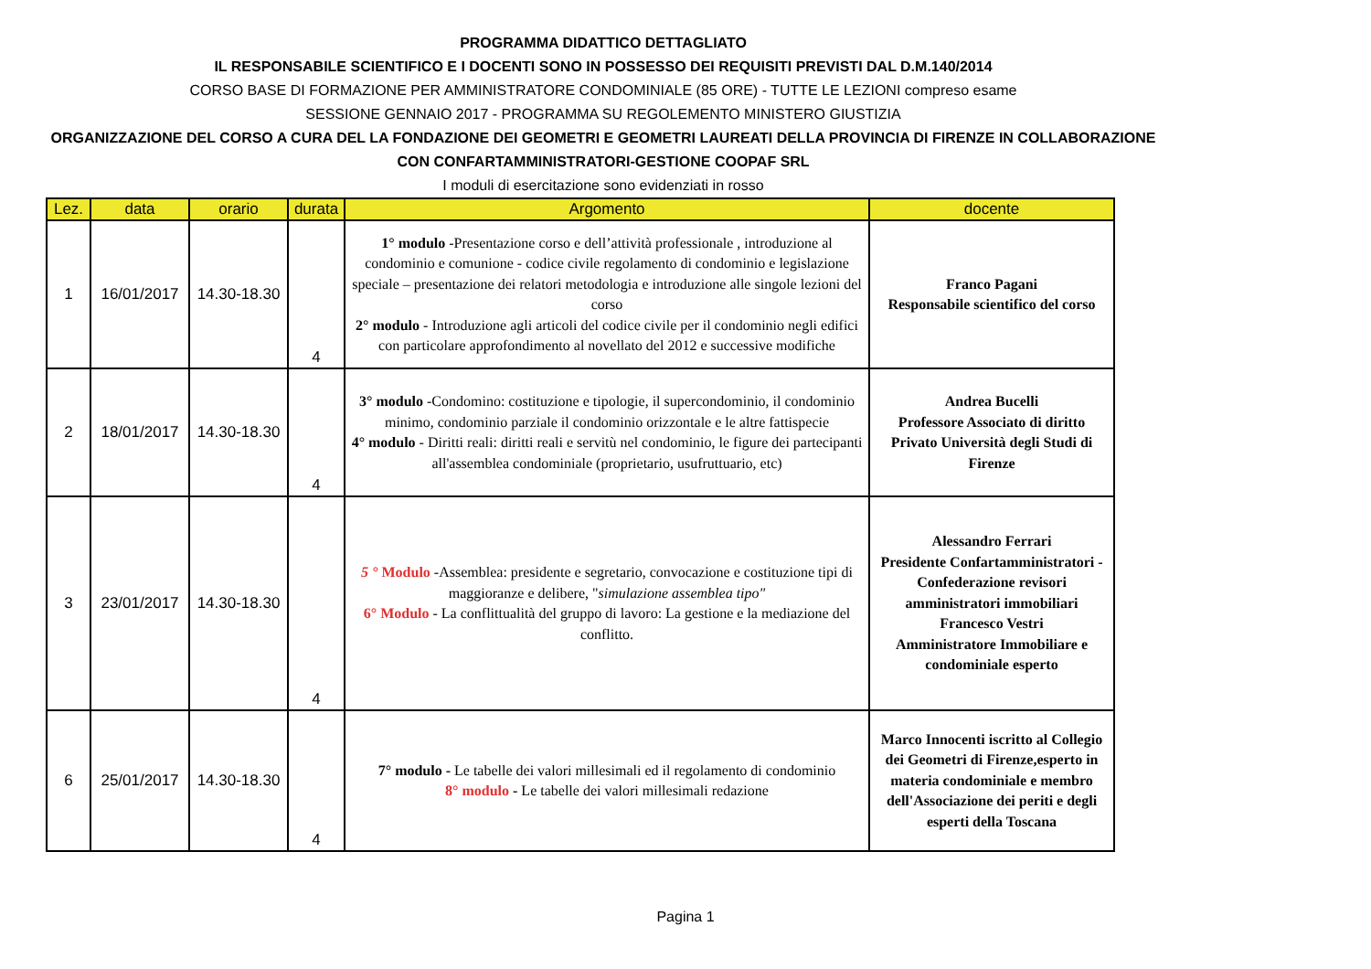PROGRAMMA DIDATTICO DETTAGLIATO
IL RESPONSABILE SCIENTIFICO E I DOCENTI SONO IN POSSESSO DEI REQUISITI PREVISTI DAL D.M.140/2014
CORSO BASE DI FORMAZIONE PER AMMINISTRATORE CONDOMINIALE (85 ORE) - TUTTE LE LEZIONI compreso esame
SESSIONE GENNAIO 2017 - PROGRAMMA SU REGOLEMENTO MINISTERO GIUSTIZIA
ORGANIZZAZIONE DEL CORSO A CURA DEL LA FONDAZIONE DEI GEOMETRI E GEOMETRI LAUREATI DELLA PROVINCIA DI FIRENZE IN COLLABORAZIONE CON CONFARTAMMINISTRATORI-GESTIONE COOPAF SRL
I moduli di esercitazione sono evidenziati in rosso
| Lez. | data | orario | durata | Argomento | docente |
| --- | --- | --- | --- | --- | --- |
| 1 | 16/01/2017 | 14.30-18.30 | 4 | 1° modulo -Presentazione corso e dell’attività professionale , introduzione al condominio e comunione - codice civile regolamento di condominio e legislazione speciale – presentazione dei relatori metodologia e introduzione alle singole lezioni del corso 2° modulo - Introduzione agli articoli del codice civile per il condominio negli edifici con particolare approfondimento al novellato del 2012 e successive modifiche | Franco Pagani Responsabile scientifico del corso |
| 2 | 18/01/2017 | 14.30-18.30 | 4 | 3° modulo -Condomino: costituzione e tipologie, il supercondominio, il condominio minimo, condominio parziale il condominio orizzontale e le altre fattispecie 4° modulo - Diritti reali: diritti reali e servitù nel condominio, le figure dei partecipanti all'assemblea condominiale (proprietario, usufruttuario, etc) | Andrea Bucelli Professore Associato di diritto Privato Università degli Studi di Firenze |
| 3 | 23/01/2017 | 14.30-18.30 | 4 | 5 ° Modulo -Assemblea: presidente e segretario, convocazione e costituzione tipi di maggioranze e delibere, " simulazione assemblea tipo" 6° Modulo - La conflittualità del gruppo di lavoro: La gestione e la mediazione del conflitto. | Alessandro Ferrari Presidente Confartamministratori - Confederazione revisori amministratori immobiliari Francesco Vestri Amministratore Immobiliare e condominiale esperto |
| 6 | 25/01/2017 | 14.30-18.30 | 4 | 7° modulo - Le tabelle dei valori millesimali ed il regolamento di condominio 8° modulo - Le tabelle dei valori millesimali redazione | Marco Innocenti iscritto al Collegio dei Geometri di Firenze,esperto in materia condominiale e membro dell'Associazione dei periti e degli esperti della Toscana |
Pagina 1